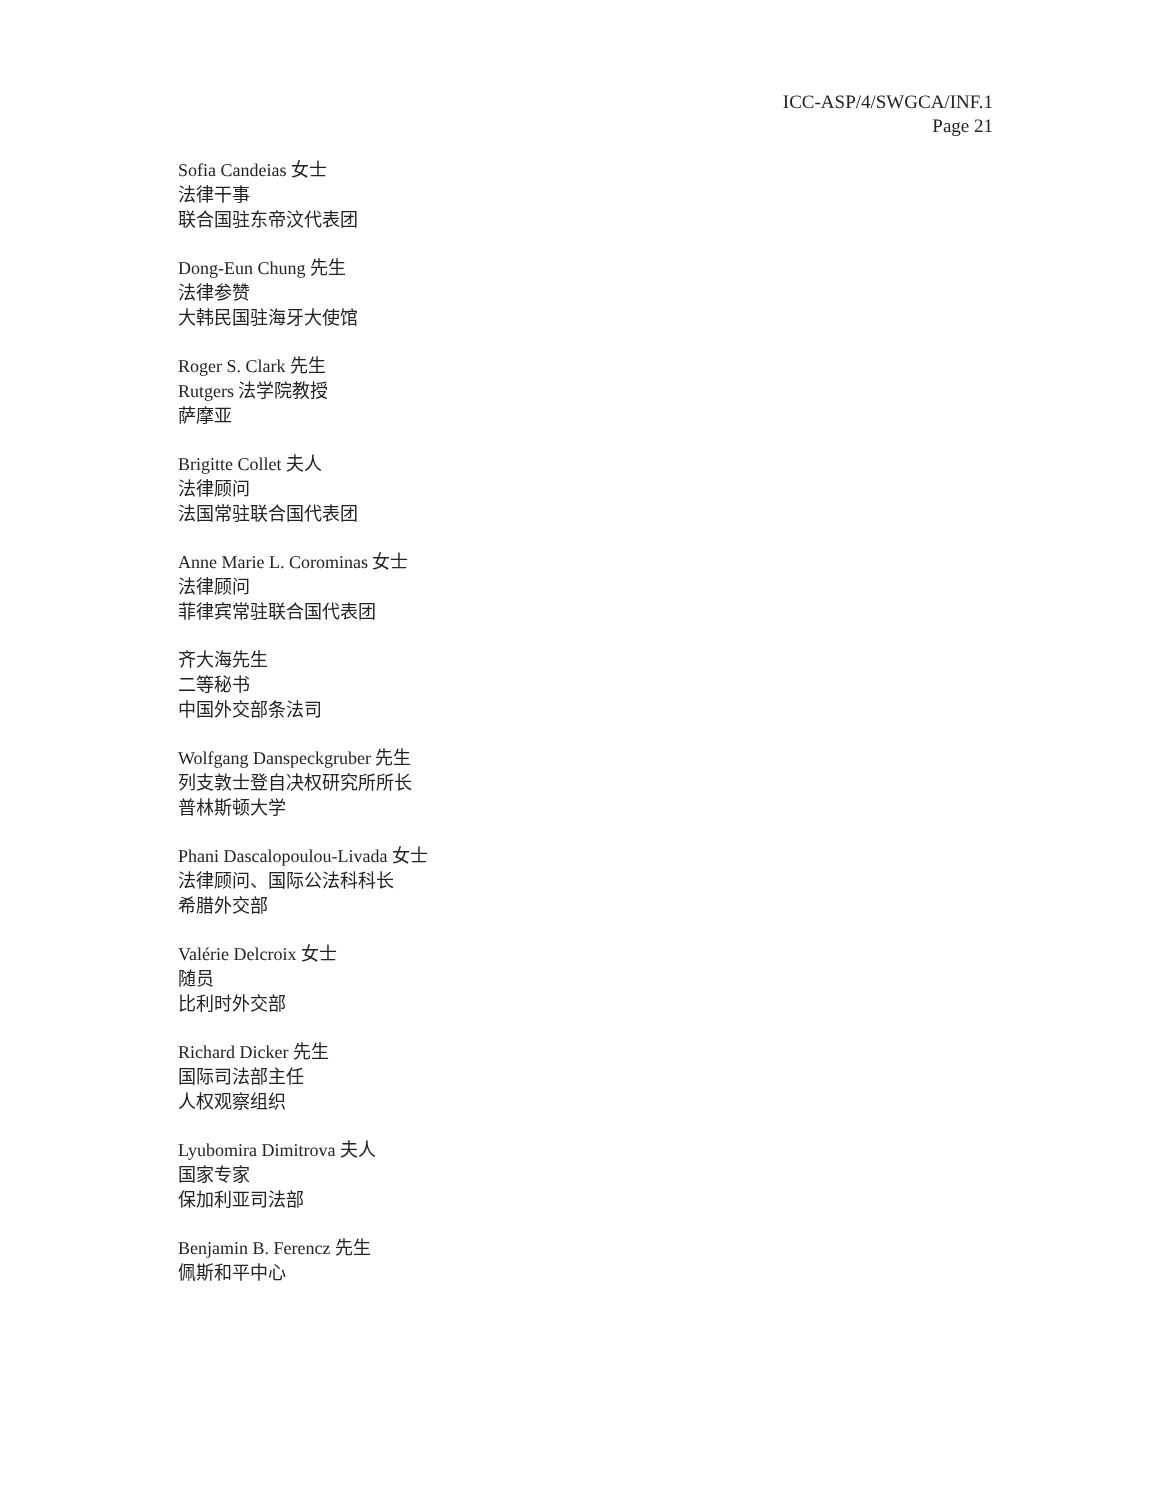ICC-ASP/4/SWGCA/INF.1
Page 21
Sofia Candeias 女士
法律干事
联合国驻东帝汶代表团
Dong-Eun Chung 先生
法律参赞
大韩民国驻海牙大使馆
Roger S. Clark 先生
Rutgers 法学院教授
萨摩亚
Brigitte Collet 夫人
法律顾问
法国常驻联合国代表团
Anne Marie L. Corominas 女士
法律顾问
菲律宾常驻联合国代表团
齐大海先生
二等秘书
中国外交部条法司
Wolfgang Danspeckgruber 先生
列支敦士登自决权研究所所长
普林斯顿大学
Phani Dascalopoulou-Livada 女士
法律顾问、国际公法科科长
希腊外交部
Valérie Delcroix 女士
随员
比利时外交部
Richard Dicker 先生
国际司法部主任
人权观察组织
Lyubomira Dimitrova 夫人
国家专家
保加利亚司法部
Benjamin B. Ferencz 先生
佩斯和平中心